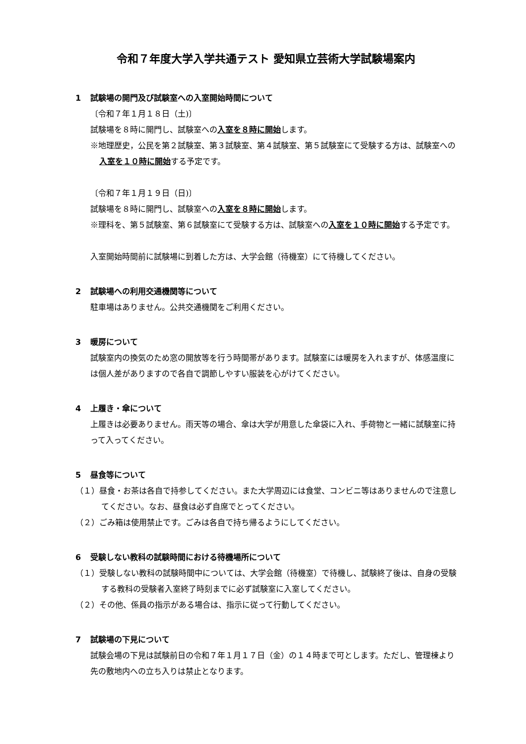令和７年度大学入学共通テスト 愛知県立芸術大学試験場案内
1 試験場の開門及び試験室への入室開始時間について
〔令和７年１月１８日（土)〕
試験場を８時に開門し、試験室への入室を８時に開始します。
※地理歴史，公民を第２試験室、第３試験室、第４試験室、第５試験室にて受験する方は、試験室への入室を１０時に開始する予定です。
〔令和７年１月１９日（日)〕
試験場を８時に開門し、試験室への入室を８時に開始します。
※理科を、第５試験室、第６試験室にて受験する方は、試験室への入室を１０時に開始する予定です。
入室開始時間前に試験場に到着した方は、大学会館（待機室）にて待機してください。
2 試験場への利用交通機関等について
駐車場はありません。公共交通機関をご利用ください。
3 暖房について
試験室内の換気のため窓の開放等を行う時間帯があります。試験室には暖房を入れますが、体感温度には個人差がありますので各自で調節しやすい服装を心がけてください。
4 上履き・傘について
上履きは必要ありません。雨天等の場合、傘は大学が用意した傘袋に入れ、手荷物と一緒に試験室に持って入ってください。
5 昼食等について
（１）昼食・お茶は各自で持参してください。また大学周辺には食堂、コンビニ等はありませんので注意してください。なお、昼食は必ず自席でとってください。
（２）ごみ箱は使用禁止です。ごみは各自で持ち帰るようにしてください。
6 受験しない教科の試験時間における待機場所について
（１）受験しない教科の試験時間中については、大学会館（待機室）で待機し、試験終了後は、自身の受験する教科の受験者入室終了時刻までに必ず試験室に入室してください。
（２）その他、係員の指示がある場合は、指示に従って行動してください。
7 試験場の下見について
試験会場の下見は試験前日の令和７年１月１７日（金）の１４時まで可とします。ただし、管理棟より先の敷地内への立ち入りは禁止となります。